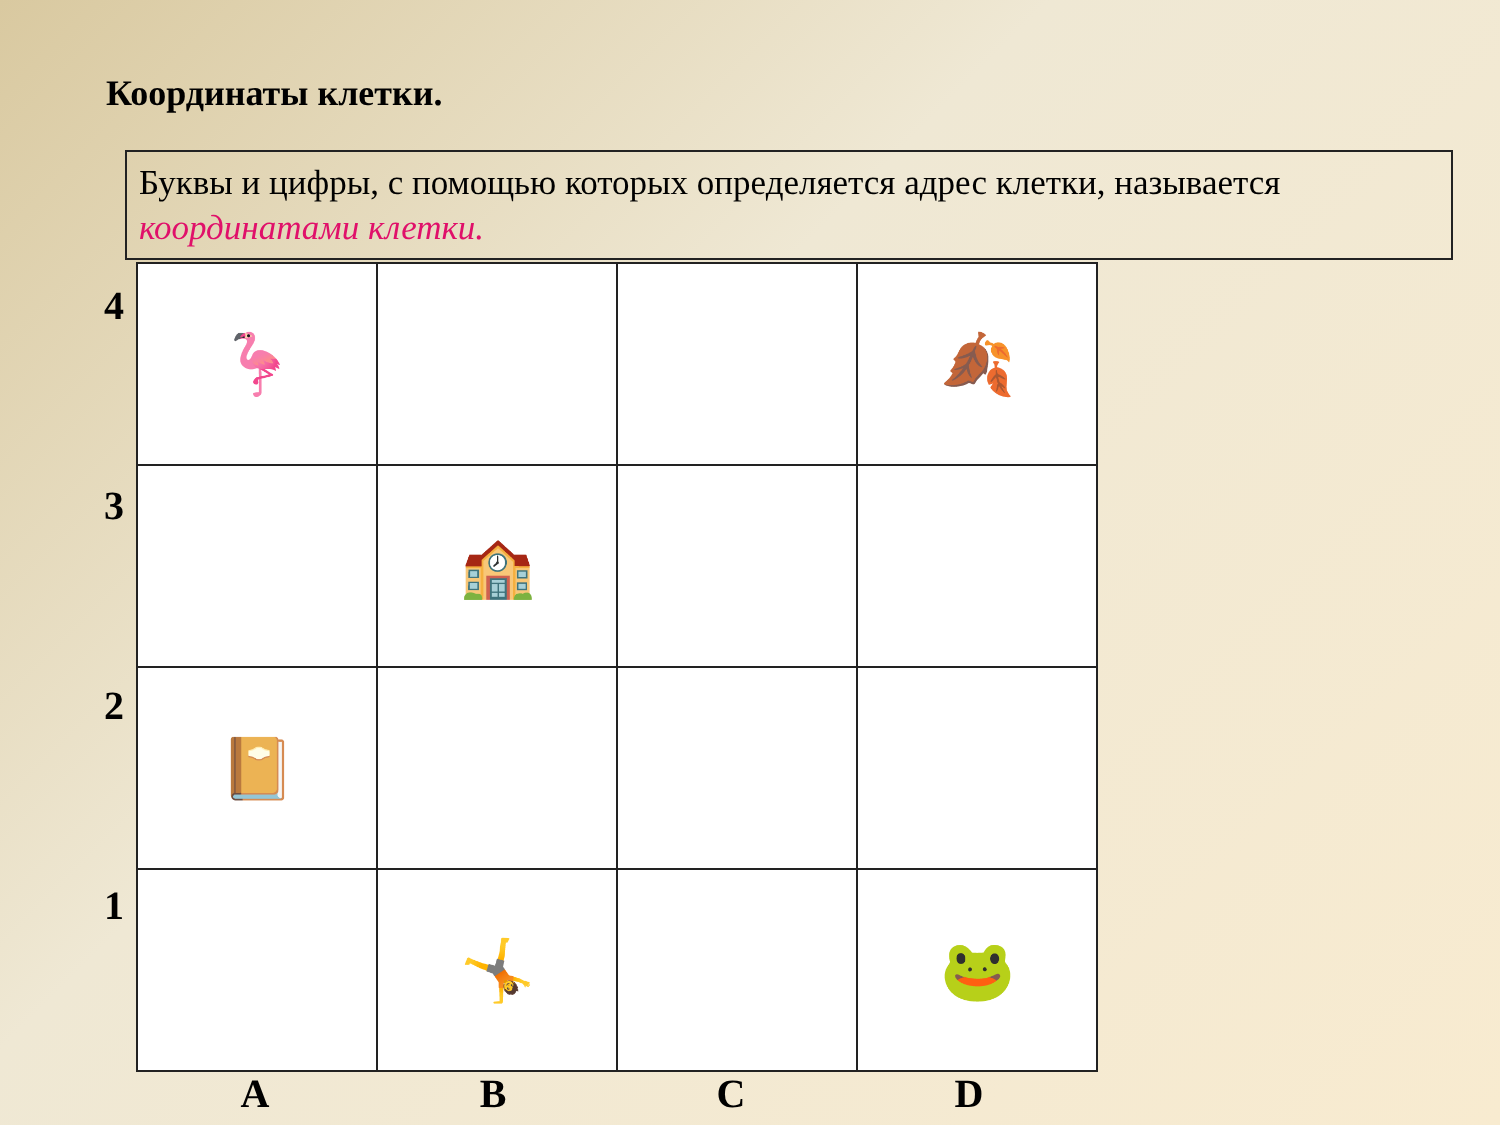Координаты клетки.
Буквы и цифры, с помощью которых определяется адрес клетки, называется координатами клетки.
4
3
2
1
| 🦩 | | | 🍂 |
| | 🏫 | | |
| 📔 | | | |
| | 🤸 | | 🐸 |
A B C D